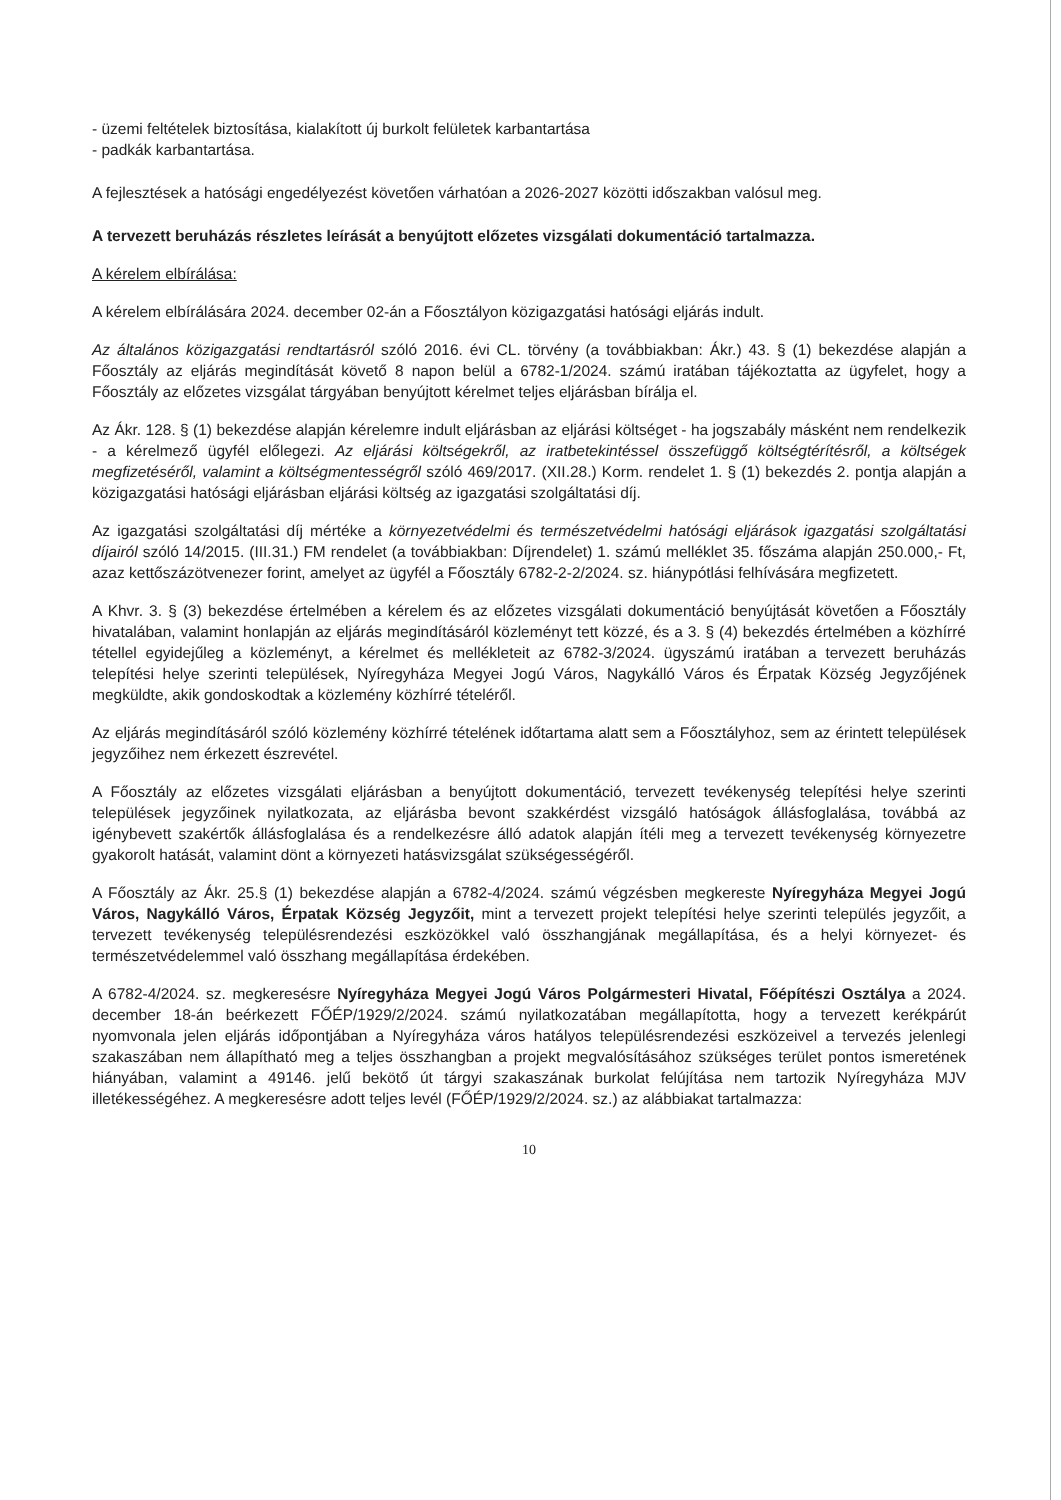- üzemi feltételek biztosítása, kialakított új burkolt felületek karbantartása
- padkák karbantartása.
A fejlesztések a hatósági engedélyezést követően várhatóan a 2026-2027 közötti időszakban valósul meg.
A tervezett beruházás részletes leírását a benyújtott előzetes vizsgálati dokumentáció tartalmazza.
A kérelem elbírálása:
A kérelem elbírálására 2024. december 02-án a Főosztályon közigazgatási hatósági eljárás indult.
Az általános közigazgatási rendtartásról szóló 2016. évi CL. törvény (a továbbiakban: Ákr.) 43. § (1) bekezdése alapján a Főosztály az eljárás megindítását követő 8 napon belül a 6782-1/2024. számú iratában tájékoztatta az ügyfelet, hogy a Főosztály az előzetes vizsgálat tárgyában benyújtott kérelmet teljes eljárásban bírálja el.
Az Ákr. 128. § (1) bekezdése alapján kérelemre indult eljárásban az eljárási költséget - ha jogszabály másként nem rendelkezik - a kérelmező ügyfél előlegezi. Az eljárási költségekről, az iratbetekintéssel összefüggő költségtérítésről, a költségek megfizetéséről, valamint a költségmentességről szóló 469/2017. (XII.28.) Korm. rendelet 1. § (1) bekezdés 2. pontja alapján a közigazgatási hatósági eljárásban eljárási költség az igazgatási szolgáltatási díj.
Az igazgatási szolgáltatási díj mértéke a környezetvédelmi és természetvédelmi hatósági eljárások igazgatási szolgáltatási díjairól szóló 14/2015. (III.31.) FM rendelet (a továbbiakban: Díjrendelet) 1. számú melléklet 35. főszáma alapján 250.000,- Ft, azaz kettőszázötvenezer forint, amelyet az ügyfél a Főosztály 6782-2-2/2024. sz. hiánypótlási felhívására megfizetett.
A Khvr. 3. § (3) bekezdése értelmében a kérelem és az előzetes vizsgálati dokumentáció benyújtását követően a Főosztály hivatalában, valamint honlapján az eljárás megindításáról közleményt tett közzé, és a 3. § (4) bekezdés értelmében a közhírré tétellel egyidejűleg a közleményt, a kérelmet és mellékleteit az 6782-3/2024. ügyszámú iratában a tervezett beruházás telepítési helye szerinti települések, Nyíregyháza Megyei Jogú Város, Nagykálló Város és Érpatak Község Jegyzőjének megküldte, akik gondoskodtak a közlemény közhírré tételéről.
Az eljárás megindításáról szóló közlemény közhírré tételének időtartama alatt sem a Főosztályhoz, sem az érintett települések jegyzőihez nem érkezett észrevétel.
A Főosztály az előzetes vizsgálati eljárásban a benyújtott dokumentáció, tervezett tevékenység telepítési helye szerinti települések jegyzőinek nyilatkozata, az eljárásba bevont szakkérdést vizsgáló hatóságok állásfoglalása, továbbá az igénybevett szakértők állásfoglalása és a rendelkezésre álló adatok alapján ítéli meg a tervezett tevékenység környezetre gyakorolt hatását, valamint dönt a környezeti hatásvizsgálat szükségességéről.
A Főosztály az Ákr. 25.§ (1) bekezdése alapján a 6782-4/2024. számú végzésben megkereste Nyíregyháza Megyei Jogú Város, Nagykálló Város, Érpatak Község Jegyzőit, mint a tervezett projekt telepítési helye szerinti település jegyzőit, a tervezett tevékenység településrendezési eszközökkel való összhangjának megállapítása, és a helyi környezet- és természetvédelemmel való összhang megállapítása érdekében.
A 6782-4/2024. sz. megkeresésre Nyíregyháza Megyei Jogú Város Polgármesteri Hivatal, Főépítészi Osztálya a 2024. december 18-án beérkezett FŐÉP/1929/2/2024. számú nyilatkozatában megállapította, hogy a tervezett kerékpárút nyomvonala jelen eljárás időpontjában a Nyíregyháza város hatályos településrendezési eszközeivel a tervezés jelenlegi szakaszában nem állapítható meg a teljes összhangban a projekt megvalósításához szükséges terület pontos ismeretének hiányában, valamint a 49146. jelű bekötő út tárgyi szakaszának burkolat felújítása nem tartozik Nyíregyháza MJV illetékességéhez. A megkeresésre adott teljes levél (FŐÉP/1929/2/2024. sz.) az alábbiakat tartalmazza:
10